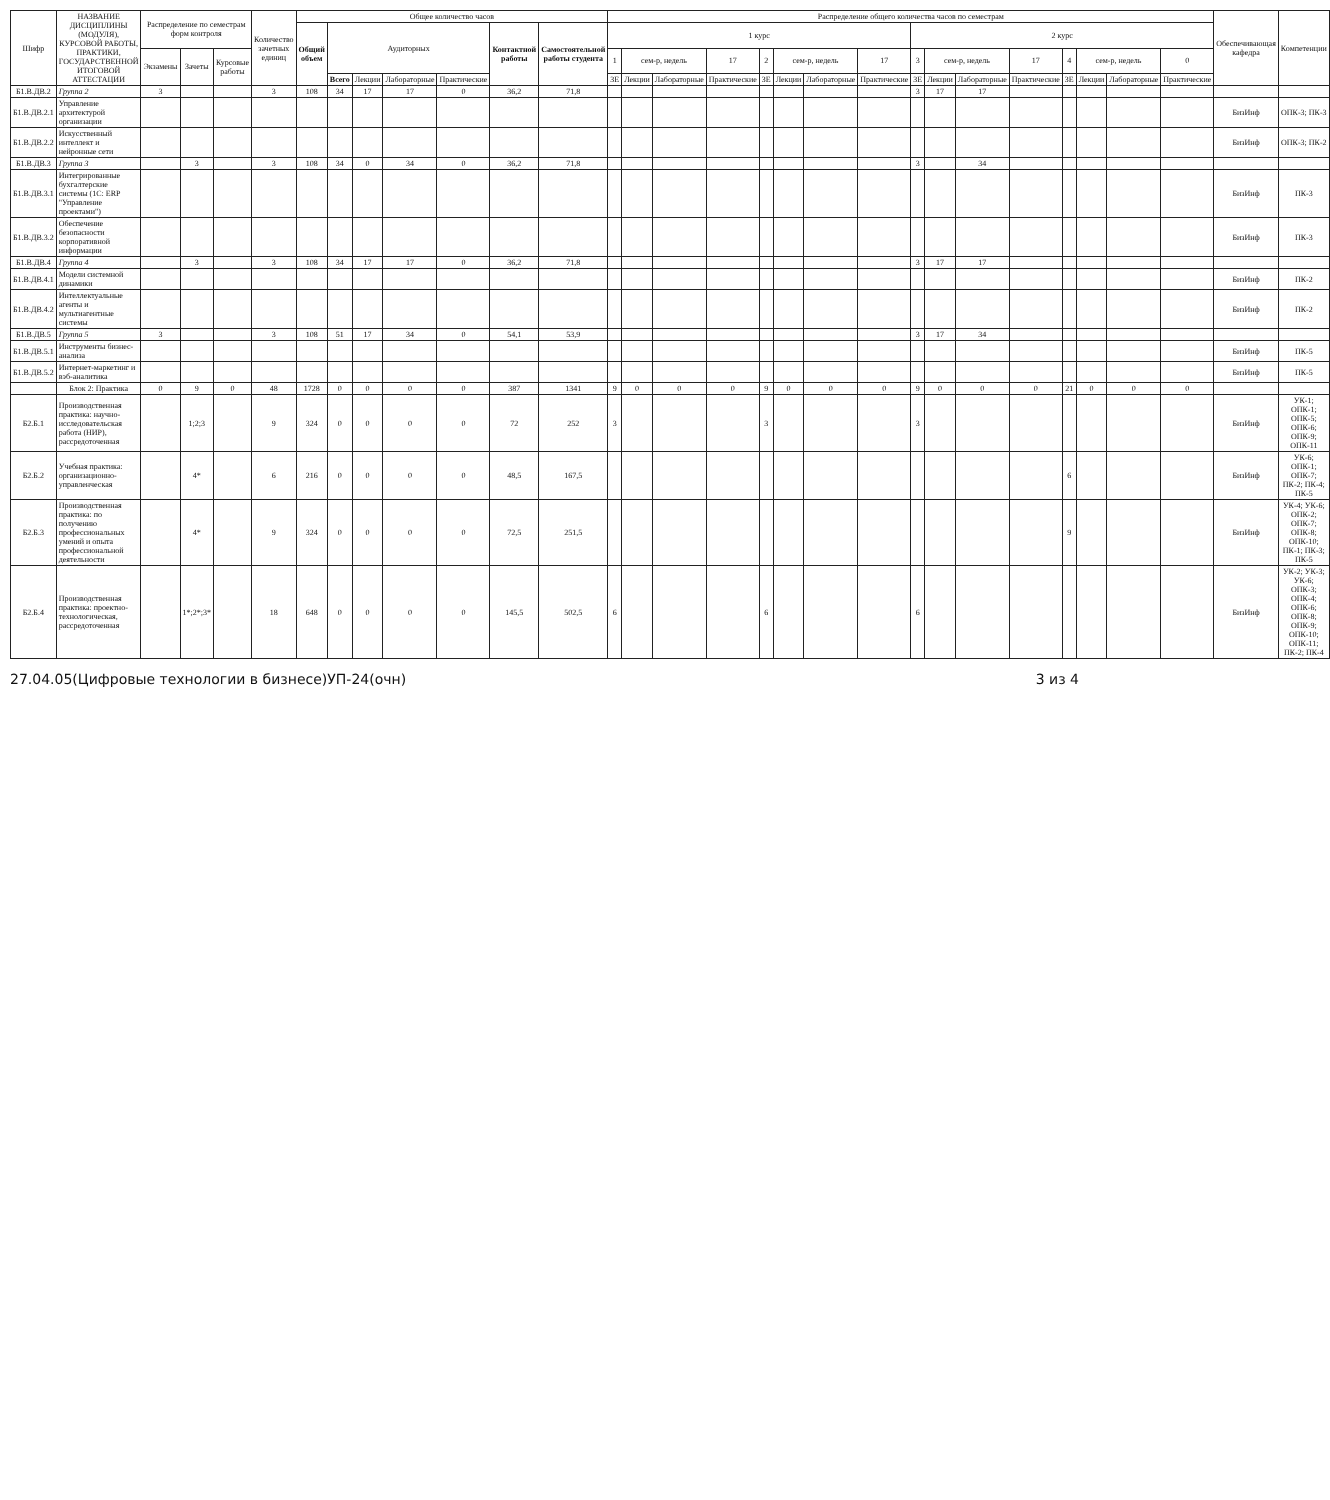| Шифр | НАЗВАНИЕ ДИСЦИПЛИНЫ (МОДУЛЯ), КУРСОВОЙ РАБОТЫ, ПРАКТИКИ, ГОСУДАРСТВЕННОЙ ИТОГОВОЙ АТТЕСТАЦИИ | Распределение по семестрам форм контроля | | | Количество зачетных единиц | Общее количество часов | | | | | | | Распределение общего количества часов по семестрам | | | | | | | | | | | | | | | | Обеспечивающая кафедра | Компетенции |
| --- | --- | --- | --- | --- | --- | --- | --- | --- | --- | --- | --- | --- | --- | --- | --- | --- | --- | --- | --- | --- | --- | --- | --- | --- | --- | --- | --- | --- | --- | --- |
| | | | | | | Общий объем | Аудиторных | | | | Контактной работы | Самостоятельной работы студента | 1 курс | | | | | | | | 2 курс | | | | | | | | | |
| | | Экзамены | Зачеты | Курсовые работы | | | | | | | | | 1 | сем-р, недель | | 17 | 2 | сем-р, недель | | 17 | 3 | сем-р, недель | | 17 | 4 | сем-р, недель | | 0 | | |
| | | | | | | | Всего | Лекции | Лабораторные | Практические | | | ЗЕ | Лекции | Лабораторные | Практические | ЗЕ | Лекции | Лабораторные | Практические | ЗЕ | Лекции | Лабораторные | Практические | ЗЕ | Лекции | Лабораторные | Практические | | |
| Б1.В.ДВ.2 | Группа 2 | 3 | | | 3 | 108 | 34 | 17 | 17 | 0 | 36,2 | 71,8 | | | | | | | | | 3 | 17 | 17 | | | | | | | |
| Б1.В.ДВ.2.1 | Управление архитектурой организации | | | | | | | | | | | | | | | | | | | | | | | | | | | | БизИнф | ОПК-3; ПК-3 |
| Б1.В.ДВ.2.2 | Искусственный интеллект и нейронные сети | | | | | | | | | | | | | | | | | | | | | | | | | | | | БизИнф | ОПК-3; ПК-2 |
| Б1.В.ДВ.3 | Группа 3 | | 3 | | 3 | 108 | 34 | 0 | 34 | 0 | 36,2 | 71,8 | | | | | | | | | 3 | | 34 | | | | | | | |
| Б1.В.ДВ.3.1 | Интегрированные бухгалтерские системы (1С: ERP "Управление проектами") | | | | | | | | | | | | | | | | | | | | | | | | | | | | БизИнф | ПК-3 |
| Б1.В.ДВ.3.2 | Обеспечение безопасности корпоративной информации | | | | | | | | | | | | | | | | | | | | | | | | | | | | БизИнф | ПК-3 |
| Б1.В.ДВ.4 | Группа 4 | | 3 | | 3 | 108 | 34 | 17 | 17 | 0 | 36,2 | 71,8 | | | | | | | | | 3 | 17 | 17 | | | | | | | |
| Б1.В.ДВ.4.1 | Модели системной динамики | | | | | | | | | | | | | | | | | | | | | | | | | | | | БизИнф | ПК-2 |
| Б1.В.ДВ.4.2 | Интеллектуальные агенты и мультиагентные системы | | | | | | | | | | | | | | | | | | | | | | | | | | | | БизИнф | ПК-2 |
| Б1.В.ДВ.5 | Группа 5 | 3 | | | 3 | 108 | 51 | 17 | 34 | 0 | 54,1 | 53,9 | | | | | | | | | 3 | 17 | 34 | | | | | | | |
| Б1.В.ДВ.5.1 | Инструменты бизнес-анализа | | | | | | | | | | | | | | | | | | | | | | | | | | | | БизИнф | ПК-5 |
| Б1.В.ДВ.5.2 | Интернет-маркетинг и вэб-аналитика | | | | | | | | | | | | | | | | | | | | | | | | | | | | БизИнф | ПК-5 |
| | Блок 2: Практика | 0 | 9 | 0 | 48 | 1728 | 0 | 0 | 0 | 0 | 387 | 1341 | 9 | 0 | 0 | 0 | 9 | 0 | 0 | 0 | 9 | 0 | 0 | 0 | 21 | 0 | 0 | 0 | | |
| Б2.Б.1 | Производственная практика: научно-исследовательская работа (НИР), рассредоточенная | | 1;2;3 | | 9 | 324 | 0 | 0 | 0 | 0 | 72 | 252 | 3 | | | | 3 | | | | 3 | | | | | | | | БизИнф | УК-1; ОПК-1; ОПК-5; ОПК-6; ОПК-9; ОПК-11 |
| Б2.Б.2 | Учебная практика: организационно-управленческая | | 4* | | 6 | 216 | 0 | 0 | 0 | 0 | 48,5 | 167,5 | | | | | | | | | | | | | 6 | | | | БизИнф | УК-6; ОПК-1; ОПК-7; ПК-2; ПК-4; ПК-5 |
| Б2.Б.3 | Производственная практика: по получению профессиональных умений и опыта профессиональной деятельности | | 4* | | 9 | 324 | 0 | 0 | 0 | 0 | 72,5 | 251,5 | | | | | | | | | | | | | 9 | | | | БизИнф | УК-4; УК-6; ОПК-2; ОПК-7; ОПК-8; ОПК-10; ПК-1; ПК-3; ПК-5 |
| Б2.Б.4 | Производственная практика: проектно-технологическая, рассредоточенная | | 1*;2*;3* | | 18 | 648 | 0 | 0 | 0 | 0 | 145,5 | 502,5 | 6 | | | | 6 | | | | 6 | | | | | | | | БизИнф | УК-2; УК-3; УК-6; ОПК-3; ОПК-4; ОПК-6; ОПК-8; ОПК-9; ОПК-10; ОПК-11; ПК-2; ПК-4 |
27.04.05(Цифровые технологии в бизнесе)УП-24(очн) 3 из 4